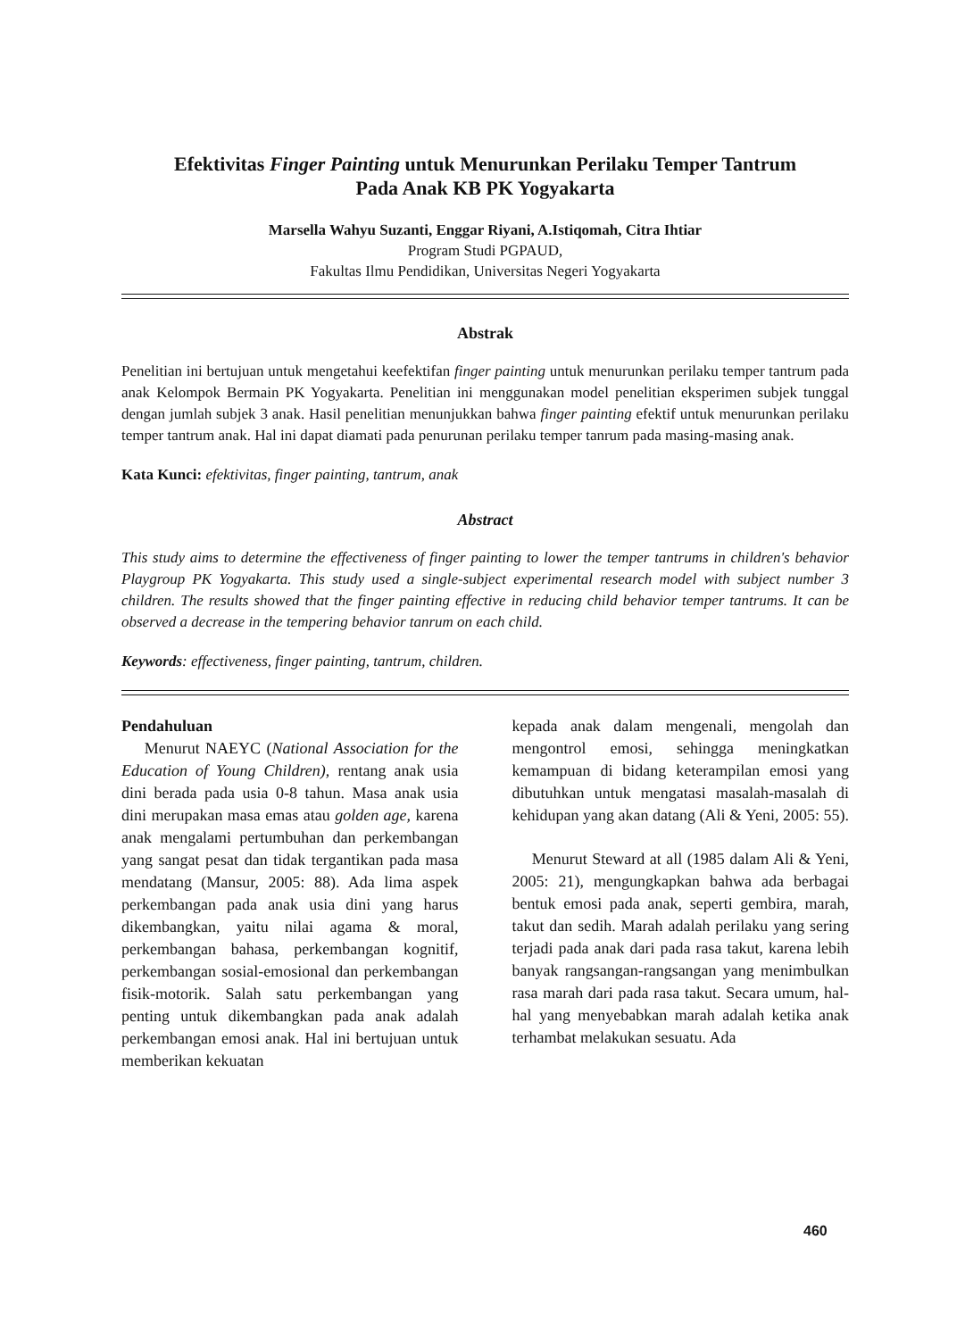Efektivitas Finger Painting untuk Menurunkan Perilaku Temper Tantrum
Pada Anak KB PK Yogyakarta
Marsella Wahyu Suzanti, Enggar Riyani, A.Istiqomah, Citra Ihtiar
Program Studi PGPAUD,
Fakultas Ilmu Pendidikan, Universitas Negeri Yogyakarta
Abstrak
Penelitian ini bertujuan untuk mengetahui keefektifan finger painting untuk menurunkan perilaku temper tantrum pada anak Kelompok Bermain PK Yogyakarta. Penelitian ini menggunakan model penelitian eksperimen subjek tunggal dengan jumlah subjek 3 anak. Hasil penelitian menunjukkan bahwa finger painting efektif untuk menurunkan perilaku temper tantrum anak. Hal ini dapat diamati pada penurunan perilaku temper tanrum pada masing-masing anak.
Kata Kunci: efektivitas, finger painting, tantrum, anak
Abstract
This study aims to determine the effectiveness of finger painting to lower the temper tantrums in children's behavior Playgroup PK Yogyakarta. This study used a single-subject experimental research model with subject number 3 children. The results showed that the finger painting effective in reducing child behavior temper tantrums. It can be observed a decrease in the tempering behavior tanrum on each child.
Keywords: effectiveness, finger painting, tantrum, children.
Pendahuluan
Menurut NAEYC (National Association for the Education of Young Children), rentang anak usia dini berada pada usia 0-8 tahun. Masa anak usia dini merupakan masa emas atau golden age, karena anak mengalami pertumbuhan dan perkembangan yang sangat pesat dan tidak tergantikan pada masa mendatang (Mansur, 2005: 88). Ada lima aspek perkembangan pada anak usia dini yang harus dikembangkan, yaitu nilai agama & moral, perkembangan bahasa, perkembangan kognitif, perkembangan sosial-emosional dan perkembangan fisik-motorik. Salah satu perkembangan yang penting untuk dikembangkan pada anak adalah perkembangan emosi anak. Hal ini bertujuan untuk memberikan kekuatan
kepada anak dalam mengenali, mengolah dan mengontrol emosi, sehingga meningkatkan kemampuan di bidang keterampilan emosi yang dibutuhkan untuk mengatasi masalah-masalah di kehidupan yang akan datang (Ali & Yeni, 2005: 55).
Menurut Steward at all (1985 dalam Ali & Yeni, 2005: 21), mengungkapkan bahwa ada berbagai bentuk emosi pada anak, seperti gembira, marah, takut dan sedih. Marah adalah perilaku yang sering terjadi pada anak dari pada rasa takut, karena lebih banyak rangsangan-rangsangan yang menimbulkan rasa marah dari pada rasa takut. Secara umum, hal-hal yang menyebabkan marah adalah ketika anak terhambat melakukan sesuatu. Ada
460